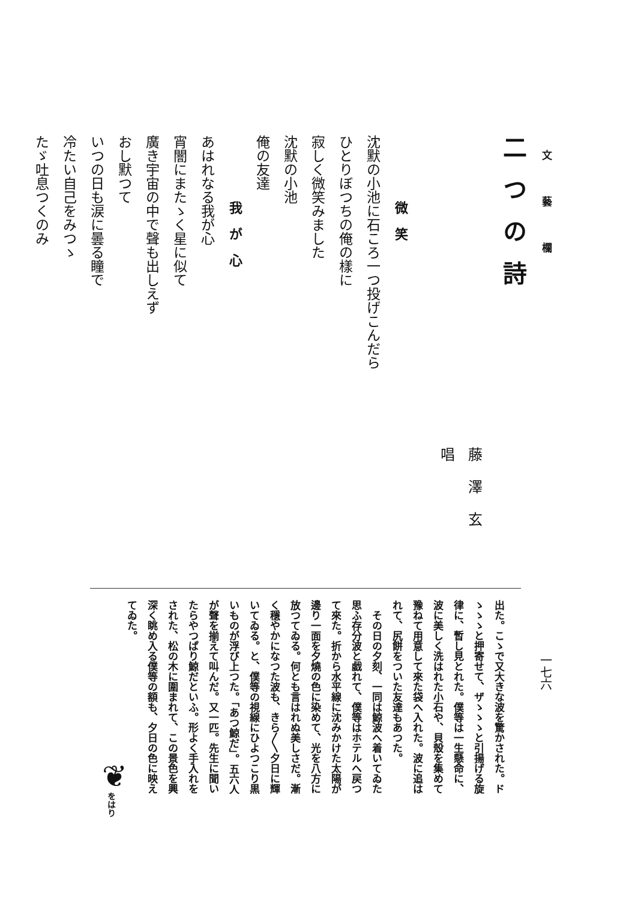文藝欄
一七六
二つの詩
藤澤玄唱
微笑
沈默の小池に石ころ一つ投げこんだら
ひとりぼつちの俺の樣に
寂しく微笑みました
沈默の小池
俺の友達
我が心
あはれなる我が心
宵闇にまたゝく星に似て
廣き宇宙の中で聲も出しえず
おし默つて
いつの日も涙に曇る瞳で
冷たい自己をみつゝ
たゞ吐息つくのみ
出た。こゝで又大きな波を驚かされた。ド
ゝゝゝと押寄せて、ザゝゝゝと引揚げる旋
律に、暫し見とれた。僕等は一生懸命に、
波に美しく洗はれた小石や、貝殼を集めて
豫ねて用意して來た袋へ入れた。波に追は
れて、尻餅をついた友達もあつた。
　その日の夕刻、一同は鯨波へ着いてゐた
思ふ存分波と戯れて、僕等はホテルへ戻つ
て來た。折から水平線に沈みかけた太陽が
邊り一面を夕燒の色に染めて、光を八方に
放つてゐる。何とも言はれぬ美しさだ。漸
く穩やかになつた波も、きら〳〵夕日に輝
いてゐる。と、僕等の視線にひよつこり黒
いものが浮び上つた。「あつ鯨だ」。五六人
が聲を揃えて叫んだ。又一匹。先生に聞い
たらやつぱり鯨だといふ。形よく手入れを
された、松の木に圍まれて、この景色を興
深く眺め入る僕等の額も、夕日の色に映え
てゐた。
をはり
❦